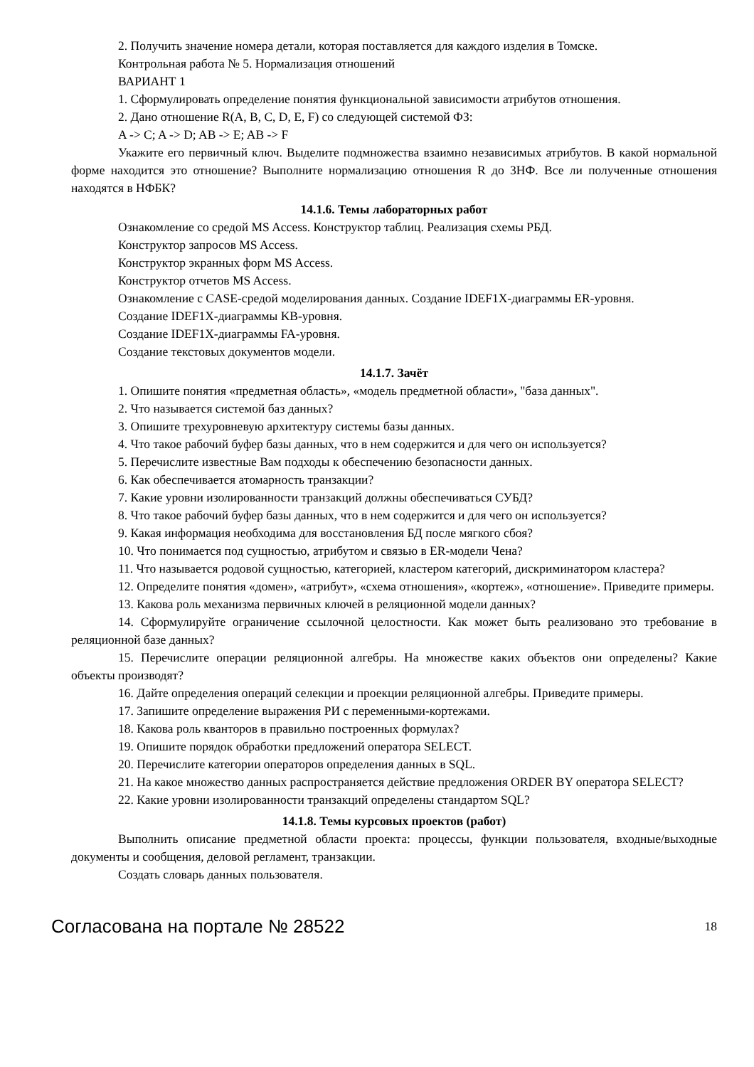2. Получить значение номера детали, которая поставляется для каждого изделия в Томске.
Контрольная работа № 5. Нормализация отношений
ВАРИАНТ 1
1. Сформулировать определение понятия функциональной зависимости атрибутов отношения.
2. Дано отношение R(A, B, C, D, E, F) со следующей системой ФЗ:
A -> C; A -> D; AB -> E; AB -> F
Укажите его первичный ключ. Выделите подмножества взаимно независимых атрибутов. В какой нормальной форме находится это отношение? Выполните нормализацию отношения R до 3НФ. Все ли полученные отношения находятся в НФБК?
14.1.6. Темы лабораторных работ
Ознакомление со средой MS Access. Конструктор таблиц. Реализация схемы РБД.
Конструктор запросов MS Access.
Конструктор экранных форм MS Access.
Конструктор отчетов MS Access.
Ознакомление с CASE-средой моделирования данных. Создание IDEF1X-диаграммы ER-уровня.
Создание IDEF1X-диаграммы KB-уровня.
Создание IDEF1X-диаграммы FA-уровня.
Создание текстовых документов модели.
14.1.7. Зачёт
1. Опишите понятия «предметная область», «модель предметной области», "база данных".
2. Что называется системой баз данных?
3. Опишите трехуровневую архитектуру системы базы данных.
4. Что такое рабочий буфер базы данных, что в нем содержится и для чего он используется?
5. Перечислите известные Вам подходы к обеспечению безопасности данных.
6. Как обеспечивается атомарность транзакции?
7. Какие уровни изолированности транзакций должны обеспечиваться СУБД?
8. Что такое рабочий буфер базы данных, что в нем содержится и для чего он используется?
9. Какая информация необходима для восстановления БД после мягкого сбоя?
10. Что понимается под сущностью, атрибутом и связью в ER-модели Чена?
11. Что называется родовой сущностью, категорией, кластером категорий, дискриминатором кластера?
12. Определите понятия «домен», «атрибут», «схема отношения», «кортеж», «отношение». Приведите примеры.
13. Какова роль механизма первичных ключей в реляционной модели данных?
14. Сформулируйте ограничение ссылочной целостности. Как может быть реализовано это требование в реляционной базе данных?
15. Перечислите операции реляционной алгебры. На множестве каких объектов они определены? Какие объекты производят?
16. Дайте определения операций селекции и проекции реляционной алгебры. Приведите примеры.
17. Запишите определение выражения РИ с переменными-кортежами.
18. Какова роль кванторов в правильно построенных формулах?
19. Опишите порядок обработки предложений оператора SELECT.
20. Перечислите категории операторов определения данных в SQL.
21. На какое множество данных распространяется действие предложения ORDER BY оператора SELECT?
22. Какие уровни изолированности транзакций определены стандартом SQL?
14.1.8. Темы курсовых проектов (работ)
Выполнить описание предметной области проекта: процессы, функции пользователя, входные/выходные документы и сообщения, деловой регламент, транзакции.
Создать словарь данных пользователя.
Согласована на портале № 28522 18